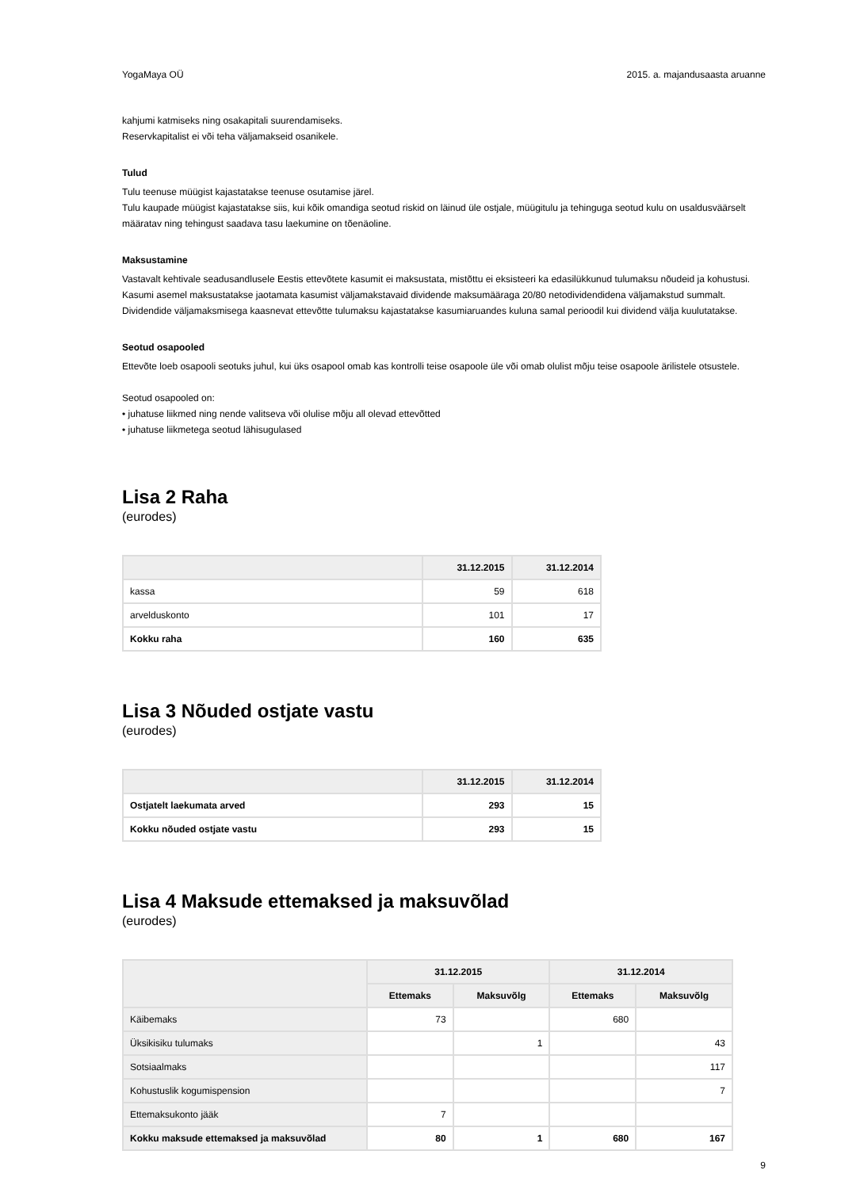YogaMaya OÜ 2015. a. majandusaasta aruanne
kahjumi katmiseks ning osakapitali suurendamiseks.
Reservkapitalist ei või teha väljamakseid osanikele.
Tulud
Tulu teenuse müügist kajastatakse teenuse osutamise järel.
Tulu kaupade müügist kajastatakse siis, kui kõik omandiga seotud riskid on läinud üle ostjale, müügitulu ja tehinguga seotud kulu on usaldusväärselt määratav ning tehingust saadava tasu laekumine on tõenäoline.
Maksustamine
Vastavalt kehtivale seadusandlusele Eestis ettevõtete kasumit ei maksustata, mistõttu ei eksisteeri ka edasilükkunud tulumaksu nõudeid ja kohustusi. Kasumi asemel maksustatakse jaotamata kasumist väljamakstavaid dividende maksumääraga 20/80 netodividendidena väljamakstud summalt. Dividendide väljamaksmisega kaasnevat ettevõtte tulumaksu kajastatakse kasumiaruandes kuluna samal perioodil kui dividend välja kuulutatakse.
Seotud osapooled
Ettevõte loeb osapooli seotuks juhul, kui üks osapool omab kas kontrolli teise osapoole üle või omab olulist mõju teise osapoole ärilistele otsustele.
Seotud osapooled on:
• juhatuse liikmed ning nende valitseva või olulise mõju all olevad ettevõtted
• juhatuse liikmetega seotud lähisugulased
Lisa 2 Raha
(eurodes)
| | 31.12.2015 | 31.12.2014 |
| --- | --- | --- |
| kassa | 59 | 618 |
| arvelduskonto | 101 | 17 |
| Kokku raha | 160 | 635 |
Lisa 3 Nõuded ostjate vastu
(eurodes)
| | 31.12.2015 | 31.12.2014 |
| --- | --- | --- |
| Ostjatelt laekumata arved | 293 | 15 |
| Kokku nõuded ostjate vastu | 293 | 15 |
Lisa 4 Maksude ettemaksed ja maksuvõlad
(eurodes)
| | 31.12.2015 | | 31.12.2014 | |
| --- | --- | --- | --- | --- |
| | Ettemaks | Maksuvõlg | Ettemaks | Maksuvõlg |
| Käibemaks | 73 | | 680 | |
| Üksikisiku tulumaks | | 1 | | 43 |
| Sotsiaalmaks | | | | 117 |
| Kohustuslik kogumispension | | | | 7 |
| Ettemaksukonto jääk | 7 | | | |
| Kokku maksude ettemaksed ja maksuvõlad | 80 | 1 | 680 | 167 |
9